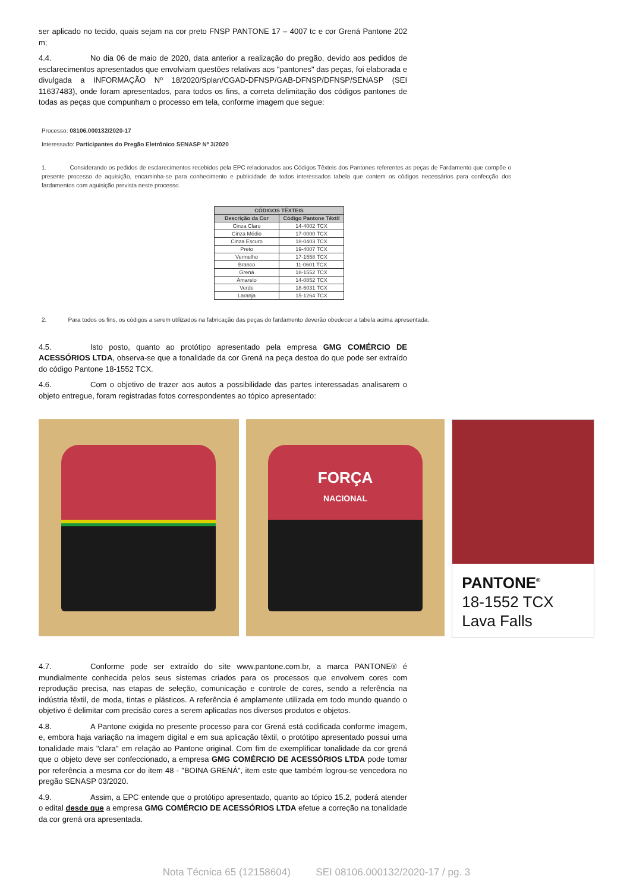ser aplicado no tecido, quais sejam na cor preto FNSP PANTONE 17 – 4007 tc e cor Grená Pantone 202 m;
4.4. No dia 06 de maio de 2020, data anterior a realização do pregão, devido aos pedidos de esclarecimentos apresentados que envolviam questões relativas aos "pantones" das peças, foi elaborada e divulgada a INFORMAÇÃO Nº 18/2020/Splan/CGAD-DFNSP/GAB-DFNSP/DFNSP/SENASP (SEI 11637483), onde foram apresentados, para todos os fins, a correta delimitação dos códigos pantones de todas as peças que compunham o processo em tela, conforme imagem que segue:
Processo: 08106.000132/2020-17
Interessado: Participantes do Pregão Eletrônico SENASP Nº 3/2020
1. Considerando os pedidos de esclarecimentos recebidos pela EPC relacionados aos Códigos Têxteis dos Pantones referentes as peças de Fardamento que compõe o presente processo de aquisição, encaminha-se para conhecimento e publicidade de todos interessados tabela que contem os códigos necessários para confecção dos fardamentos com aquisição prevista neste processo.
| CÓDIGOS TÊXTEIS | |
| --- | --- |
| Descrição da Cor | Código Pantone Têxtil |
| Cinza Claro | 14-4002 TCX |
| Cinza Médio | 17-0000 TCX |
| Cinza Escuro | 18-0403 TCX |
| Preto | 19-4007 TCX |
| Vermelho | 17-1558 TCX |
| Branco | 11-0601 TCX |
| Grená | 18-1552 TCX |
| Amarelo | 14-0852 TCX |
| Verde | 18-6031 TCX |
| Laranja | 15-1264 TCX |
2. Para todos os fins, os códigos a serem utilizados na fabricação das peças do fardamento deverão obedecer a tabela acima apresentada.
4.5. Isto posto, quanto ao protótipo apresentado pela empresa GMG COMÉRCIO DE ACESSÓRIOS LTDA, observa-se que a tonalidade da cor Grená na peça destoa do que pode ser extraído do código Pantone 18-1552 TCX.
4.6. Com o objetivo de trazer aos autos a possibilidade das partes interessadas analisarem o objeto entregue, foram registradas fotos correspondentes ao tópico apresentado:
FORÇA
NACIONAL
PANTONE<sup>®</sup>
18-1552 TCX
Lava Falls
4.7. Conforme pode ser extraído do site www.pantone.com.br, a marca PANTONE® é mundialmente conhecida pelos seus sistemas criados para os processos que envolvem cores com reprodução precisa, nas etapas de seleção, comunicação e controle de cores, sendo a referência na indústria têxtil, de moda, tintas e plásticos. A referência é amplamente utilizada em todo mundo quando o objetivo é delimitar com precisão cores a serem aplicadas nos diversos produtos e objetos.
4.8. A Pantone exigida no presente processo para cor Grená está codificada conforme imagem, e, embora haja variação na imagem digital e em sua aplicação têxtil, o protótipo apresentado possui uma tonalidade mais "clara" em relação ao Pantone original. Com fim de exemplificar tonalidade da cor grená que o objeto deve ser confeccionado, a empresa GMG COMÉRCIO DE ACESSÓRIOS LTDA pode tomar por referência a mesma cor do item 48 - "BOINA GRENÁ", item este que também logrou-se vencedora no pregão SENASP 03/2020.
4.9. Assim, a EPC entende que o protótipo apresentado, quanto ao tópico 15.2, poderá atender o edital desde que a empresa GMG COMÉRCIO DE ACESSÓRIOS LTDA efetue a correção na tonalidade da cor grená ora apresentada.
Nota Técnica 65 (12158604) SEI 08106.000132/2020-17 / pg. 3